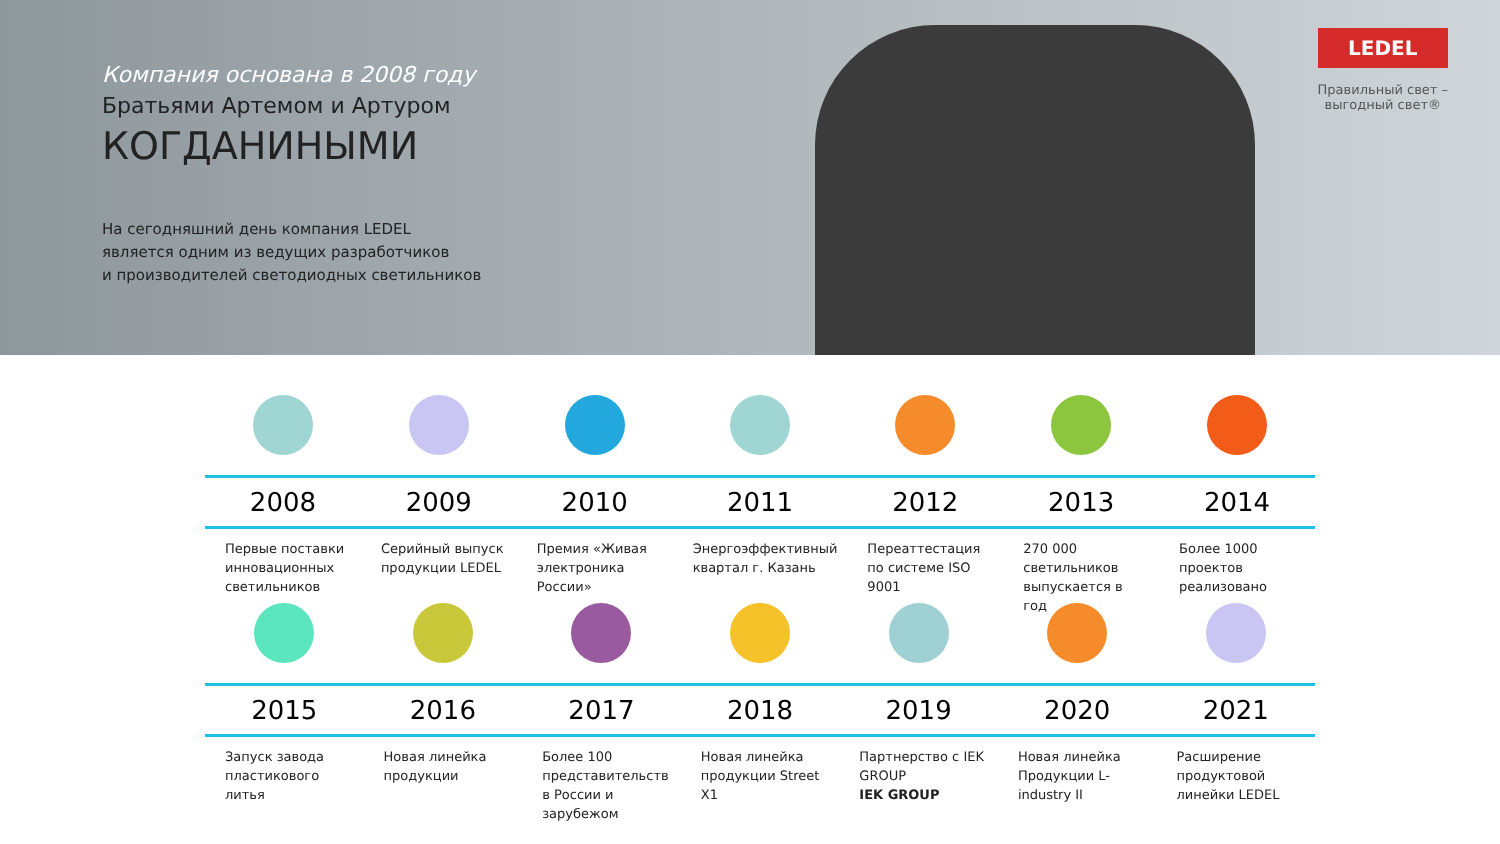Компания основана в 2008 году
Братьями Артемом и Артуром
КОГДАНИНЫМИ
На сегодняшний день компания LEDEL
является одним из ведущих разработчиков
и производителей светодиодных светильников
LEDEL
Правильный свет –
выгодный свет®
2008
Первые поставки инновационных светильников
2009
Серийный выпуск продукции LEDEL
2010
Премия «Живая электроника России»
2011
Энергоэффективный квартал г. Казань
2012
Переаттестация по системе ISO 9001
2013
270 000 светильников выпускается в год
2014
Более 1000 проектов реализовано
2015
Запуск завода пластикового литья
2016
Новая линейка продукции
2017
Более 100 представительств в России и зарубежом
2018
Новая линейка продукции Street X1
2019
Партнерство с IEK GROUP
IEK GROUP
2020
Новая линейка Продукции L-industry II
2021
Расширение продуктовой линейки LEDEL